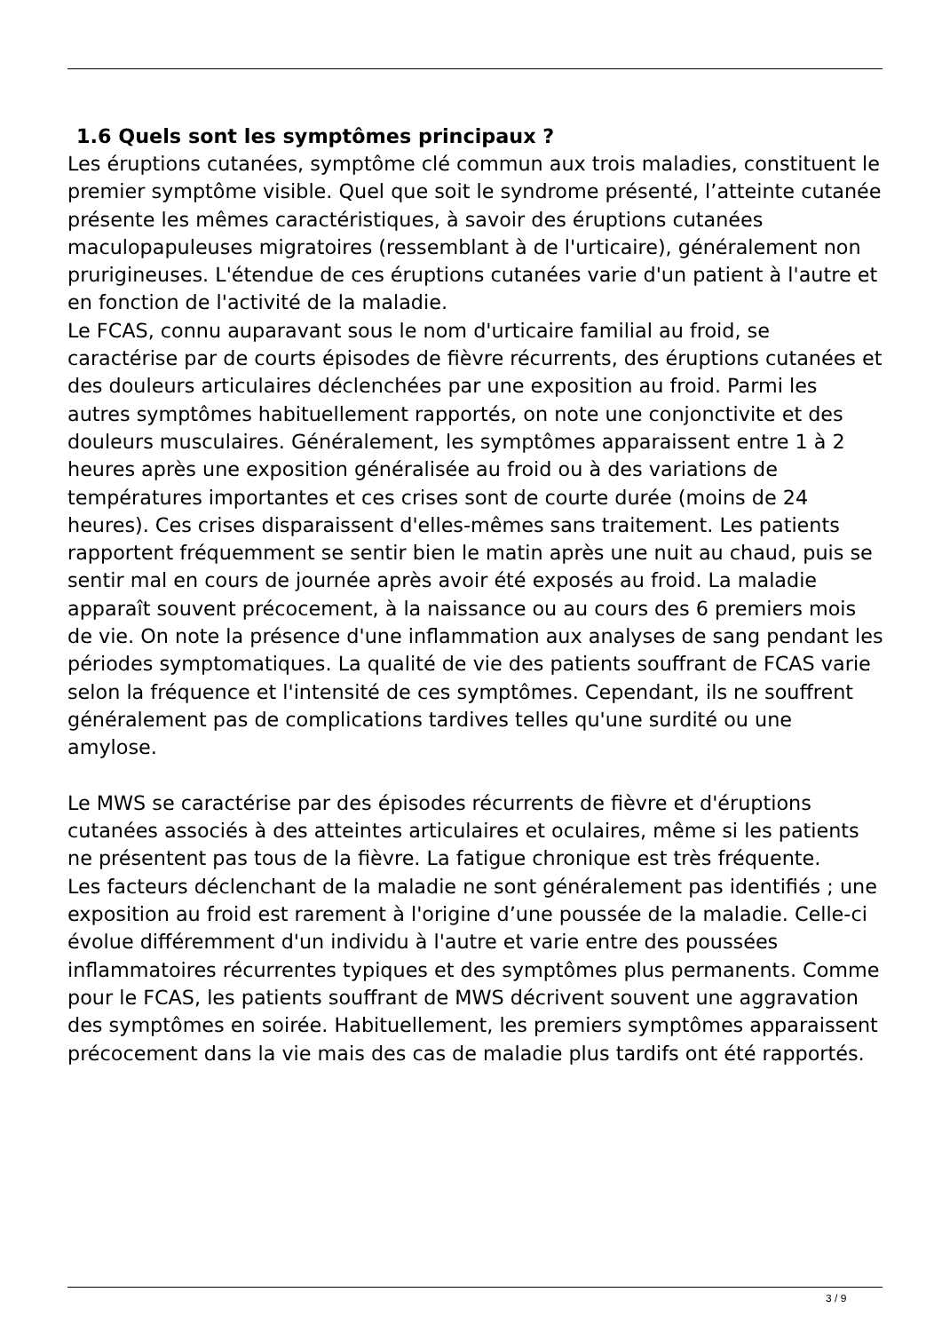1.6 Quels sont les symptômes principaux ?
Les éruptions cutanées, symptôme clé commun aux trois maladies, constituent le premier symptôme visible. Quel que soit le syndrome présenté, l’atteinte cutanée présente les mêmes caractéristiques, à savoir des éruptions cutanées maculopapuleuses migratoires (ressemblant à de l'urticaire), généralement non prurigineuses. L'étendue de ces éruptions cutanées varie d'un patient à l'autre et en fonction de l'activité de la maladie.
Le FCAS, connu auparavant sous le nom d'urticaire familial au froid, se caractérise par de courts épisodes de fièvre récurrents, des éruptions cutanées et des douleurs articulaires déclenchées par une exposition au froid. Parmi les autres symptômes habituellement rapportés, on note une conjonctivite et des douleurs musculaires. Généralement, les symptômes apparaissent entre 1 à 2 heures après une exposition généralisée au froid ou à des variations de températures importantes et ces crises sont de courte durée (moins de 24 heures). Ces crises disparaissent d'elles-mêmes sans traitement. Les patients rapportent fréquemment se sentir bien le matin après une nuit au chaud, puis se sentir mal en cours de journée après avoir été exposés au froid. La maladie apparaît souvent précocement, à la naissance ou au cours des 6 premiers mois de vie. On note la présence d'une inflammation aux analyses de sang pendant les périodes symptomatiques. La qualité de vie des patients souffrant de FCAS varie selon la fréquence et l'intensité de ces symptômes. Cependant, ils ne souffrent généralement pas de complications tardives telles qu'une surdité ou une amylose.
Le MWS se caractérise par des épisodes récurrents de fièvre et d'éruptions cutanées associés à des atteintes articulaires et oculaires, même si les patients ne présentent pas tous de la fièvre. La fatigue chronique est très fréquente.
Les facteurs déclenchant de la maladie ne sont généralement pas identifiés ; une exposition au froid est rarement à l'origine d’une poussée de la maladie. Celle-ci évolue différemment d'un individu à l'autre et varie entre des poussées inflammatoires récurrentes typiques et des symptômes plus permanents. Comme pour le FCAS, les patients souffrant de MWS décrivent souvent une aggravation des symptômes en soirée. Habituellement, les premiers symptômes apparaissent précocement dans la vie mais des cas de maladie plus tardifs ont été rapportés.
3 / 9